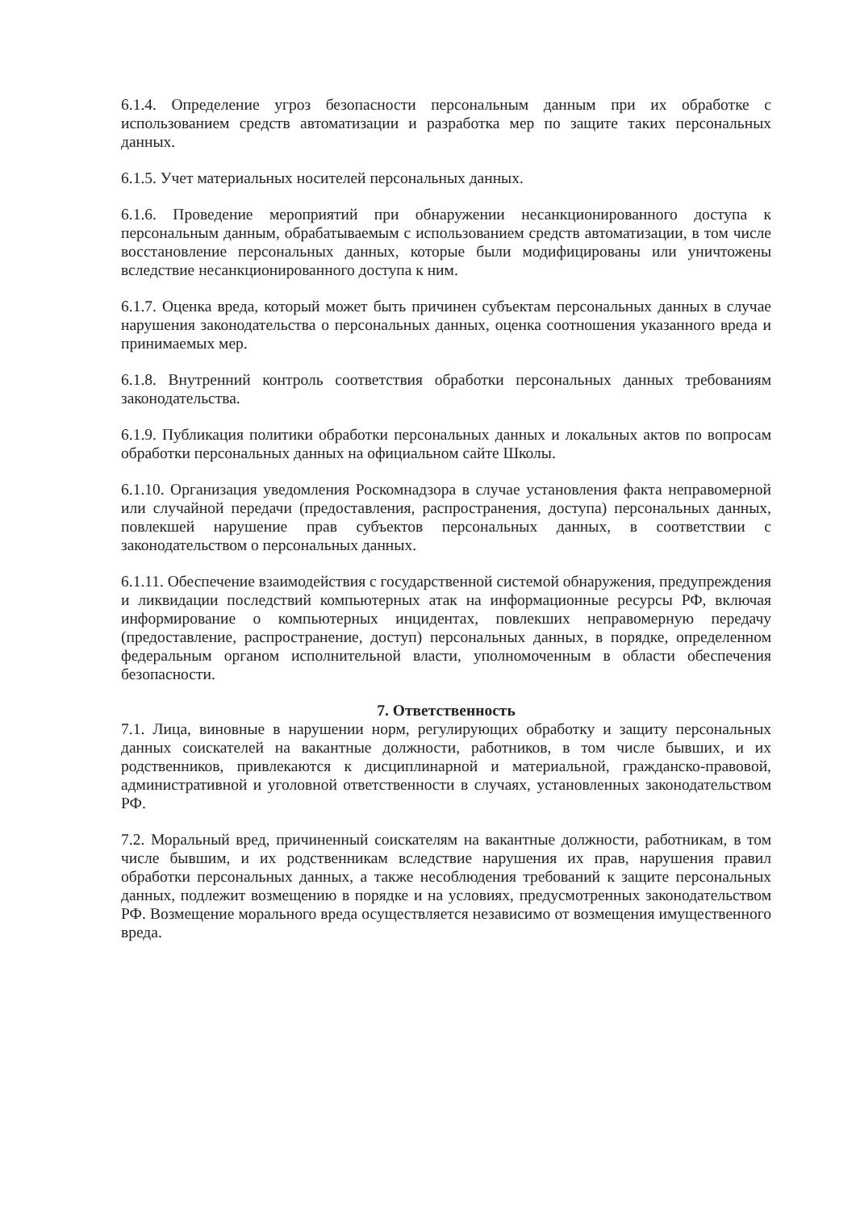6.1.4. Определение угроз безопасности персональным данным при их обработке с использованием средств автоматизации и разработка мер по защите таких персональных данных.
6.1.5. Учет материальных носителей персональных данных.
6.1.6. Проведение мероприятий при обнаружении несанкционированного доступа к персональным данным, обрабатываемым с использованием средств автоматизации, в том числе восстановление персональных данных, которые были модифицированы или уничтожены вследствие несанкционированного доступа к ним.
6.1.7. Оценка вреда, который может быть причинен субъектам персональных данных в случае нарушения законодательства о персональных данных, оценка соотношения указанного вреда и принимаемых мер.
6.1.8. Внутренний контроль соответствия обработки персональных данных требованиям законодательства.
6.1.9. Публикация политики обработки персональных данных и локальных актов по вопросам обработки персональных данных на официальном сайте Школы.
6.1.10. Организация уведомления Роскомнадзора в случае установления факта неправомерной или случайной передачи (предоставления, распространения, доступа) персональных данных, повлекшей нарушение прав субъектов персональных данных, в соответствии с законодательством о персональных данных.
6.1.11. Обеспечение взаимодействия с государственной системой обнаружения, предупреждения и ликвидации последствий компьютерных атак на информационные ресурсы РФ, включая информирование о компьютерных инцидентах, повлекших неправомерную передачу (предоставление, распространение, доступ) персональных данных, в порядке, определенном федеральным органом исполнительной власти, уполномоченным в области обеспечения безопасности.
7. Ответственность
7.1. Лица, виновные в нарушении норм, регулирующих обработку и защиту персональных данных соискателей на вакантные должности, работников, в том числе бывших, и их родственников, привлекаются к дисциплинарной и материальной, гражданско-правовой, административной и уголовной ответственности в случаях, установленных законодательством РФ.
7.2. Моральный вред, причиненный соискателям на вакантные должности, работникам, в том числе бывшим, и их родственникам вследствие нарушения их прав, нарушения правил обработки персональных данных, а также несоблюдения требований к защите персональных данных, подлежит возмещению в порядке и на условиях, предусмотренных законодательством РФ. Возмещение морального вреда осуществляется независимо от возмещения имущественного вреда.